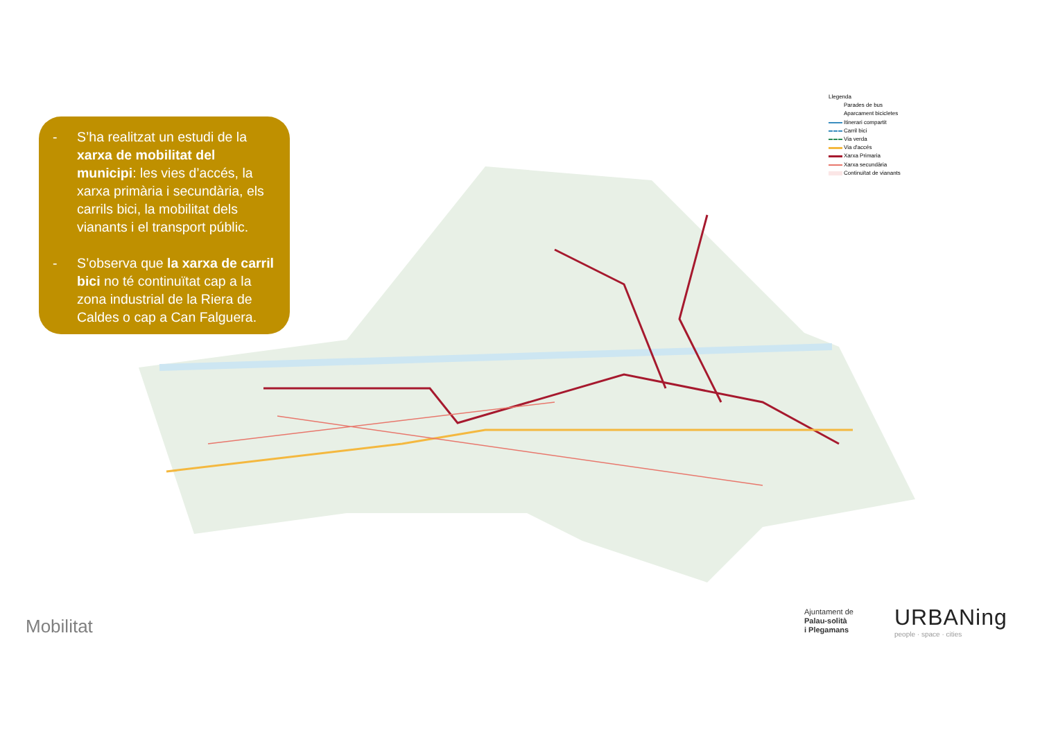- S’ha realitzat un estudi de la xarxa de mobilitat del municipi: les vies d’accés, la xarxa primària i secundària, els carrils bici, la mobilitat dels vianants i el transport públic.
- S’observa que la xarxa de carril bici no té continuïtat cap a la zona industrial de la Riera de Caldes o cap a Can Falguera.
Llegenda
Parades de bus
Aparcament bicicletes
Itinerari compartit
Carril bici
Via verda
Via d'accés
Xarxa Primaria
Xarxa secundària
Continuïtat de vianants
Mobilitat
Ajuntament de
Palau-solità
i Plegamans
URBANing
people · space · cities